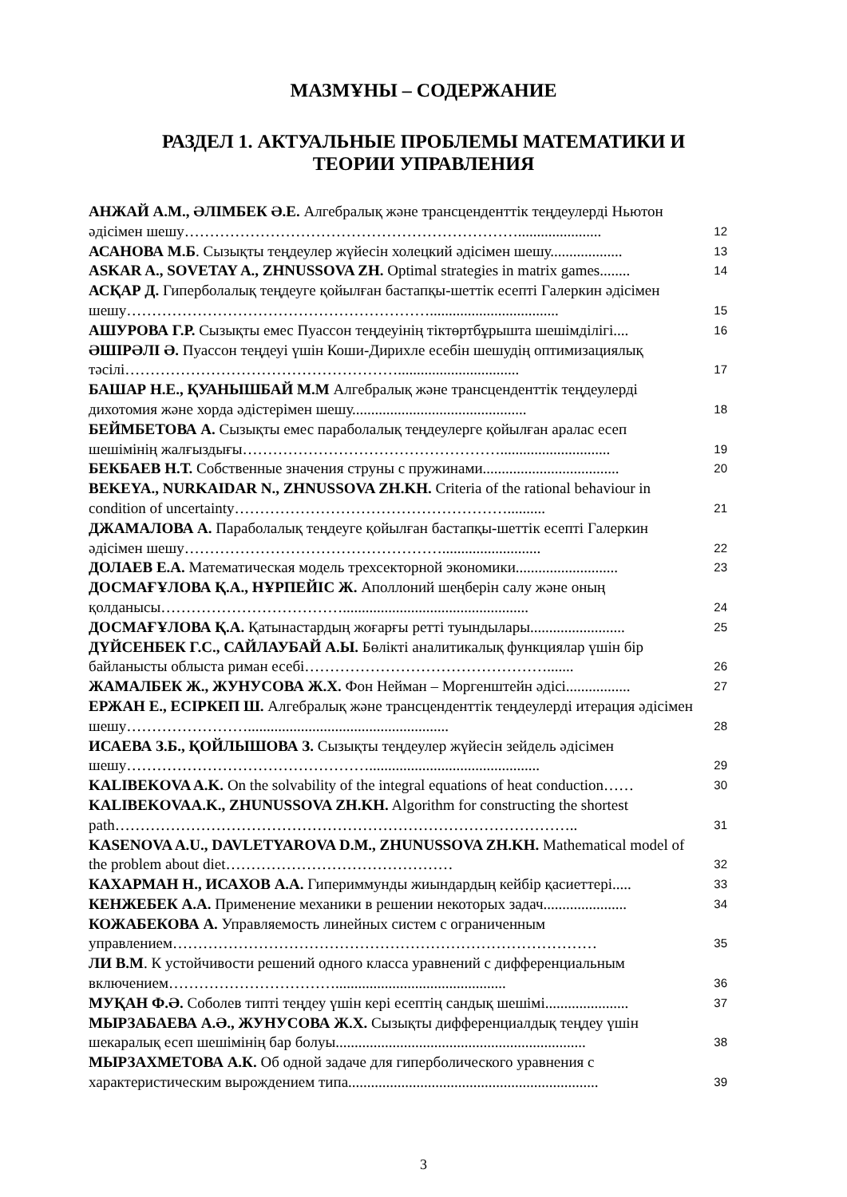МАЗМҰНЫ – СОДЕРЖАНИЕ
РАЗДЕЛ 1. АКТУАЛЬНЫЕ ПРОБЛЕМЫ МАТЕМАТИКИ И
ТЕОРИИ УПРАВЛЕНИЯ
АНЖАЙ А.М., ӘЛІМБЕК Ә.Е. Алгебралық және трансценденттік теңдеулерді Ньютон әдісімен шешу…………………………………………………………......................
12
АСАНОВА М.Б. Сызықты теңдеулер жүйесін холецкий әдісімен шешу...................
13
ASKAR A., SOVETAY A., ZHNUSSOVA ZH. Optimal strategies in matrix games........
14
АСҚАР Д. Гиперболалық теңдеуге қойылған бастапқы-шеттік есепті Галеркин әдісімен шешу……………………………………………………..................................
15
АШУРОВА Г.Р. Сызықты емес Пуассон теңдеуінің тіктөртбұрышта шешімділігі....
16
ӘШІРӘЛІ Ә. Пуассон теңдеуі үшін Коши-Дирихле есебін шешудің оптимизациялық тәсілі………………………………………………................................
17
БАШАР Н.Е., ҚУАНЫШБАЙ М.М Алгебралық және трансценденттік теңдеулерді дихотомия және хорда әдістерімен шешу..............................................
18
БЕЙМБЕТОВА А. Сызықты емес параболалық теңдеулерге қойылған аралас есеп шешімінің жалғыздығы…………………………………………….............................
19
БЕКБАЕВ Н.Т. Собственные значения струны с пружинами....................................
20
BEKEYA., NURKAIDAR N., ZHNUSSOVA ZH.KH. Criteria of the rational behaviour in condition of uncertainty………………………………………………..........
21
ДЖАМАЛОВА А. Параболалық теңдеуге қойылған бастапқы-шеттік есепті Галеркин әдісімен шешу……………………………………………..........................
22
ДОЛАЕВ Е.А. Математическая модель трехсекторной экономики...........................
23
ДОСМАҒҰЛОВА Қ.А., НҰРПЕЙІС Ж. Аполлоний шеңберін салу және оның қолданысы……………………………….................................................
24
ДОСМАҒҰЛОВА Қ.А. Қатынастардың жоғарғы ретті туындылары.........................
25
ДҮЙСЕНБЕК Г.С., САЙЛАУБАЙ А.Ы. Бөлікті аналитикалық функциялар үшін бір байланысты облыста риман есебі………………………………………….......
26
ЖАМАЛБЕК Ж., ЖУНУСОВА Ж.Х. Фон Нейман – Моргенштейн әдісі.................
27
ЕРЖАН Е., ЕСІРКЕП Ш. Алгебралық және трансценденттік теңдеулерді итерация әдісімен шешу…………………….....................................................
28
ИСАЕВА З.Б., ҚОЙЛЫШОВА З. Сызықты теңдеулер жүйесін зейдель әдісімен шешу………………………………………….............................................
29
KALIBEKOVA A.K. On the solvability of the integral equations of heat conduction……
30
KALIBEKOVAA.K., ZHUNUSSOVA ZH.KH. Algorithm for constructing the shortest path………………………………………………………………………………..
31
KASENOVA A.U., DAVLETYAROVA D.M., ZHUNUSSOVA ZH.KH. Mathematical model of the problem about diet………………………………………
32
КАХАРМАН Н., ИСАХОВ А.А. Гипериммунды жиындардың кейбір қасиеттері.....
33
КЕНЖЕБЕК А.А. Применение механики в решении некоторых задач......................
34
КОЖАБЕКОВА А. Управляемость линейных систем с ограниченным управлением…………………………………………………………………………
35
ЛИ В.М. К устойчивости решений одного класса уравнений с дифференциальным включением…………………………….............................................
36
МУҚАН Ф.Ә. Соболев типті теңдеу үшін кері есептің сандық шешімі......................
37
МЫРЗАБАЕВА А.Ә., ЖУНУСОВА Ж.Х. Сызықты дифференциалдық теңдеу үшін шекаралық есеп шешімінің бар болуы..................................................................
38
МЫРЗАХМЕТОВА А.К. Об одной задаче для гиперболического уравнения с характеристическим вырождением типа..................................................................
39
3